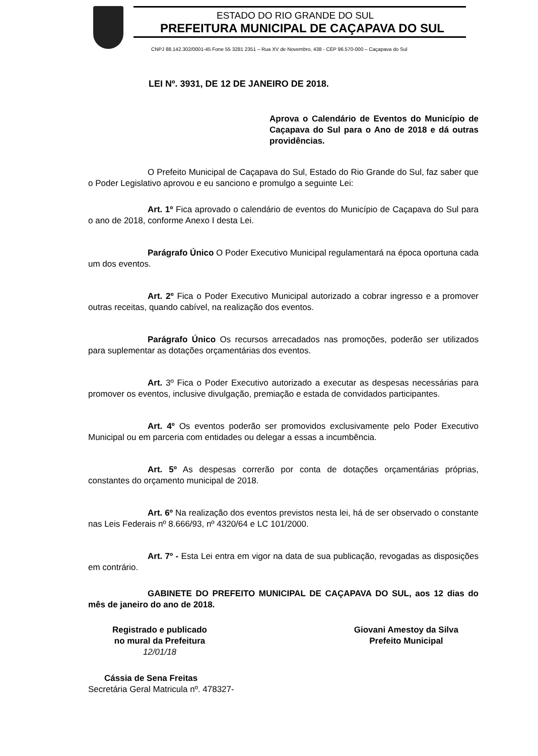ESTADO DO RIO GRANDE DO SUL
PREFEITURA MUNICIPAL DE CAÇAPAVA DO SUL
CNPJ 88.142.302/0001-45 Fone 55 3281 2351 – Rua XV de Novembro, 438 - CEP 96.570-000 – Caçapava do Sul
LEI Nº. 3931, DE 12 DE JANEIRO DE 2018.
Aprova o Calendário de Eventos do Município de Caçapava do Sul para o Ano de 2018 e dá outras providências.
O Prefeito Municipal de Caçapava do Sul, Estado do Rio Grande do Sul, faz saber que o Poder Legislativo aprovou e eu sanciono e promulgo a seguinte Lei:
Art. 1º Fica aprovado o calendário de eventos do Município de Caçapava do Sul para o ano de 2018, conforme Anexo I desta Lei.
Parágrafo Único O Poder Executivo Municipal regulamentará na época oportuna cada um dos eventos.
Art. 2º Fica o Poder Executivo Municipal autorizado a cobrar ingresso e a promover outras receitas, quando cabível, na realização dos eventos.
Parágrafo Único Os recursos arrecadados nas promoções, poderão ser utilizados para suplementar as dotações orçamentárias dos eventos.
Art. 3º Fica o Poder Executivo autorizado a executar as despesas necessárias para promover os eventos, inclusive divulgação, premiação e estada de convidados participantes.
Art. 4º Os eventos poderão ser promovidos exclusivamente pelo Poder Executivo Municipal ou em parceria com entidades ou delegar a essas a incumbência.
Art. 5º As despesas correrão por conta de dotações orçamentárias próprias, constantes do orçamento municipal de 2018.
Art. 6º Na realização dos eventos previstos nesta lei, há de ser observado o constante nas Leis Federais nº 8.666/93, nº 4320/64 e LC 101/2000.
Art. 7º - Esta Lei entra em vigor na data de sua publicação, revogadas as disposições em contrário.
GABINETE DO PREFEITO MUNICIPAL DE CAÇAPAVA DO SUL, aos 12 dias do mês de janeiro do ano de 2018.
Registrado e publicado
no mural da Prefeitura
12/01/18
Giovani Amestoy da Silva
Prefeito Municipal
Cássia de Sena Freitas
Secretária Geral Matricula nº. 478327-